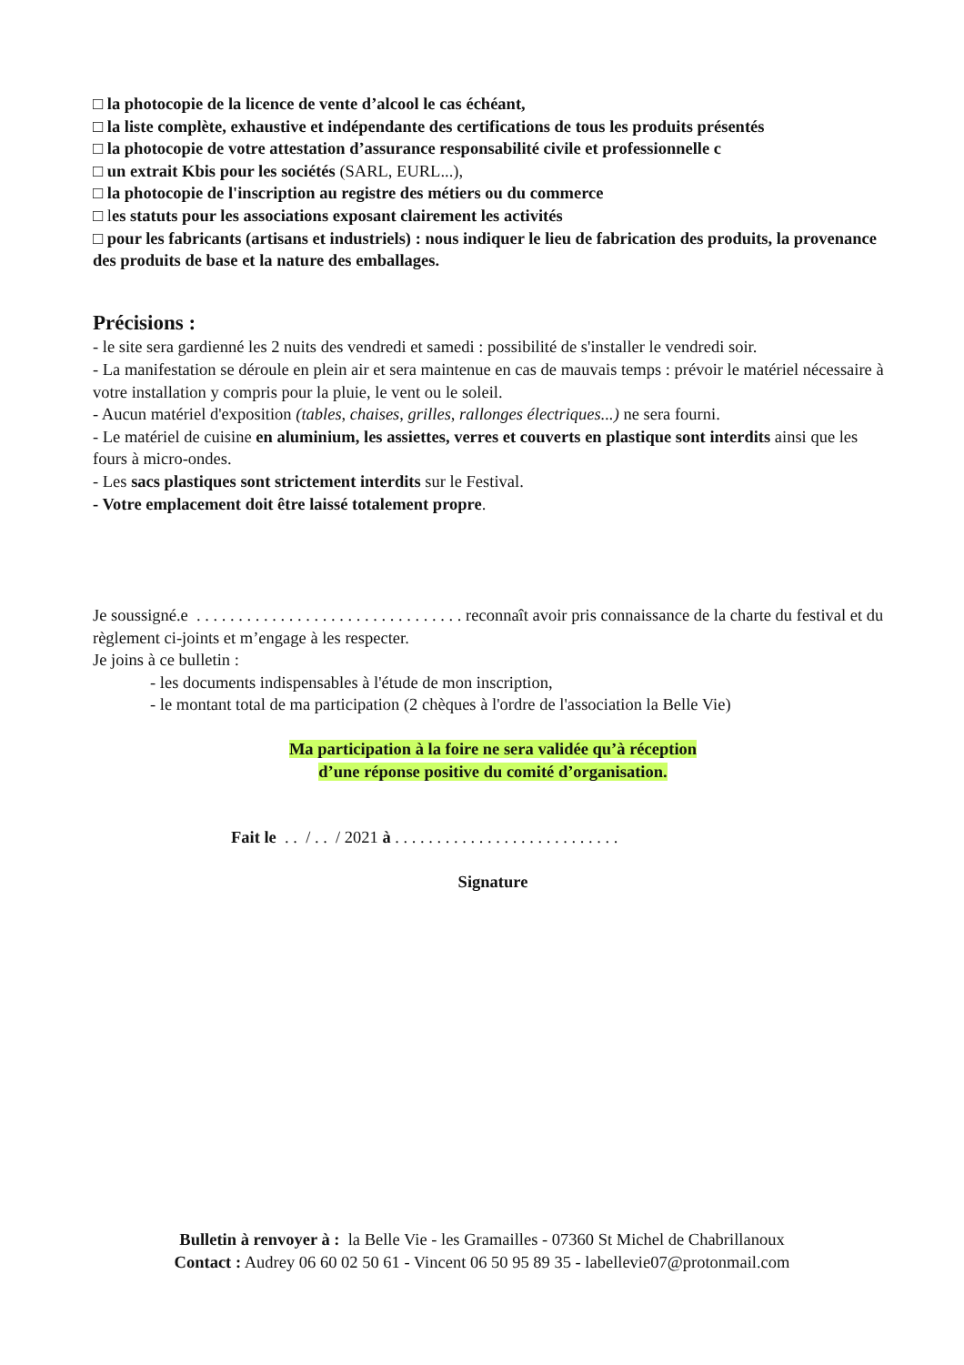□ la photocopie de la licence de vente d’alcool le cas échéant,
□ la liste complète, exhaustive et indépendante des certifications de tous les produits présentés
□ la photocopie de votre attestation d’assurance responsabilité civile et professionnelle c
□ un extrait Kbis pour les sociétés (SARL, EURL...),
□ la photocopie de l'inscription au registre des métiers ou du commerce
□ les statuts pour les associations exposant clairement les activités
□ pour les fabricants (artisans et industriels) : nous indiquer le lieu de fabrication des produits, la provenance des produits de base et la nature des emballages.
Précisions :
- le site sera gardienné les 2 nuits des vendredi et samedi : possibilité de s'installer le vendredi soir.
- La manifestation se déroule en plein air et sera maintenue en cas de mauvais temps : prévoir le matériel nécessaire à votre installation y compris pour la pluie, le vent ou le soleil.
- Aucun matériel d'exposition (tables, chaises, grilles, rallonges électriques...) ne sera fourni.
- Le matériel de cuisine en aluminium, les assiettes, verres et couverts en plastique sont interdits ainsi que les fours à micro-ondes.
- Les sacs plastiques sont strictement interdits sur le Festival.
- Votre emplacement doit être laissé totalement propre.
Je soussigné.e . . . . . . . . . . . . . . . . . . . . . . . . . . . . . . . . reconnaît avoir pris connaissance de la charte du festival et du règlement ci-joints et m’engage à les respecter.
Je joins à ce bulletin :
- les documents indispensables à l'étude de mon inscription,
- le montant total de ma participation (2 chèques à l'ordre de l'association la Belle Vie)
Ma participation à la foire ne sera validée qu’à réception
d’une réponse positive du comité d’organisation.
Fait le . . / . . / 2021 à . . . . . . . . . . . . . . . . . . . . . . . . . . .
Signature
Bulletin à renvoyer à : la Belle Vie - les Gramailles - 07360 St Michel de Chabrillanoux
Contact : Audrey 06 60 02 50 61 - Vincent 06 50 95 89 35 - labellevie07@protonmail.com